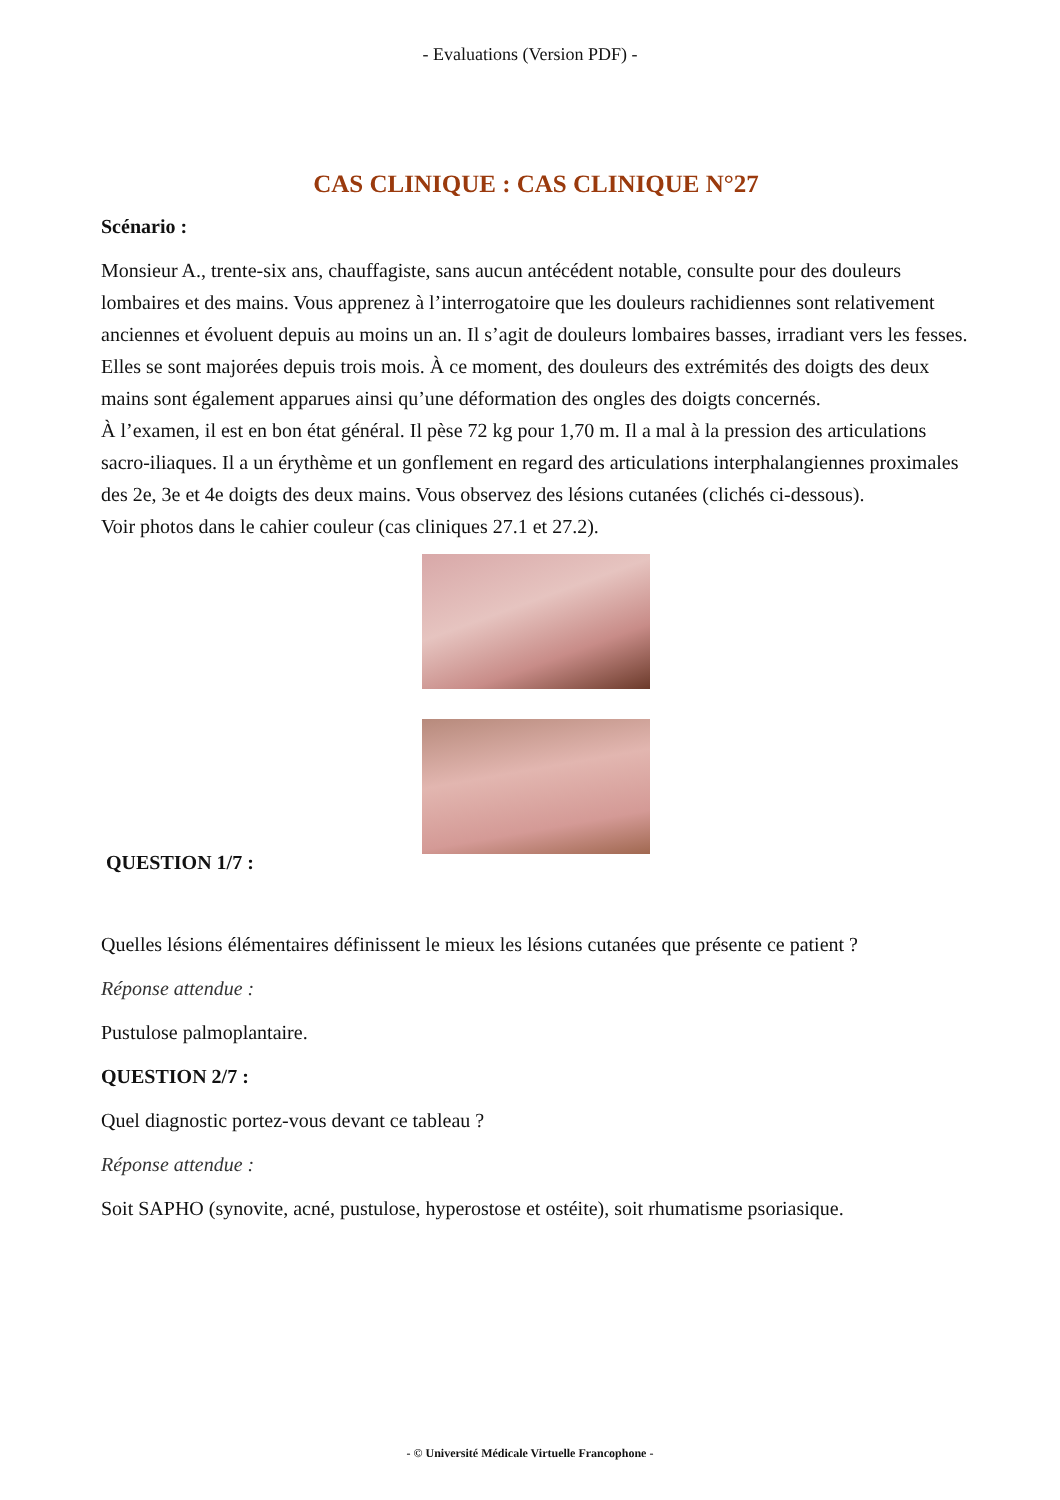- Evaluations (Version PDF) -
CAS CLINIQUE : CAS CLINIQUE N°27
Scénario :
Monsieur A., trente-six ans, chauffagiste, sans aucun antécédent notable, consulte pour des douleurs lombaires et des mains. Vous apprenez à l’interrogatoire que les douleurs rachidiennes sont relativement anciennes et évoluent depuis au moins un an. Il s’agit de douleurs lombaires basses, irradiant vers les fesses. Elles se sont majorées depuis trois mois. À ce moment, des douleurs des extrémités des doigts des deux mains sont également apparues ainsi qu’une déformation des ongles des doigts concernés.
À l’examen, il est en bon état général. Il pèse 72 kg pour 1,70 m. Il a mal à la pression des articulations sacro-iliaques. Il a un érythème et un gonflement en regard des articulations interphalangiennes proximales des 2e, 3e et 4e doigts des deux mains. Vous observez des lésions cutanées (clichés ci-dessous).
Voir photos dans le cahier couleur (cas cliniques 27.1 et 27.2).
QUESTION 1/7 :
Quelles lésions élémentaires définissent le mieux les lésions cutanées que présente ce patient ?
Réponse attendue :
Pustulose palmoplantaire.
QUESTION 2/7 :
Quel diagnostic portez-vous devant ce tableau ?
Réponse attendue :
Soit SAPHO (synovite, acné, pustulose, hyperostose et ostéite), soit rhumatisme psoriasique.
- © Université Médicale Virtuelle Francophone -